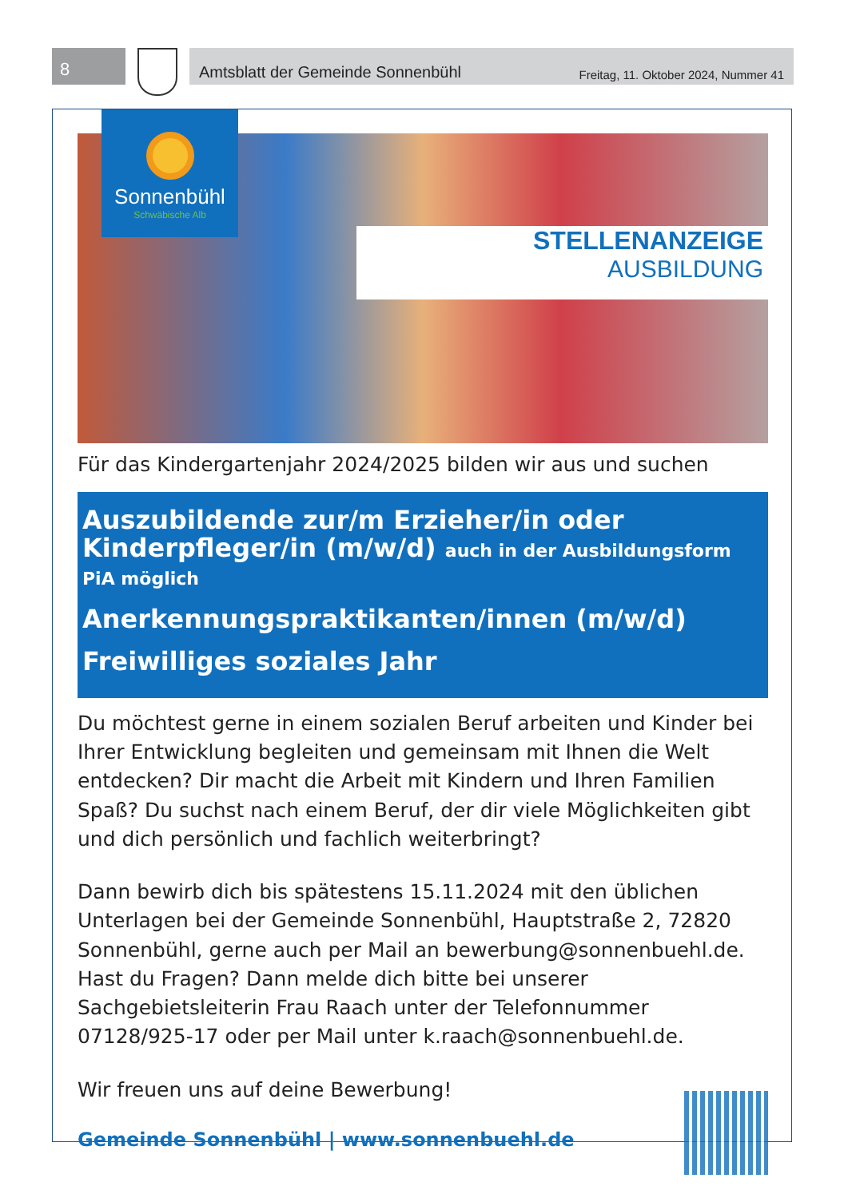8
Amtsblatt der Gemeinde Sonnenbühl Freitag, 11. Oktober 2024, Nummer 41
Sonnenbühl
Schwäbische Alb
STELLENANZEIGE
AUSBILDUNG
Für das Kindergartenjahr 2024/2025 bilden wir aus und suchen
Auszubildende zur/m Erzieher/in oder Kinderpfleger/in (m/w/d) auch in der Ausbildungsform PiA möglich
Anerkennungspraktikanten/innen (m/w/d)
Freiwilliges soziales Jahr
Du möchtest gerne in einem sozialen Beruf arbeiten und Kinder bei Ihrer Entwicklung begleiten und gemeinsam mit Ihnen die Welt entdecken? Dir macht die Arbeit mit Kindern und Ihren Familien Spaß? Du suchst nach einem Beruf, der dir viele Möglichkeiten gibt und dich persönlich und fachlich weiterbringt?
Dann bewirb dich bis spätestens 15.11.2024 mit den üblichen Unterlagen bei der Gemeinde Sonnenbühl, Hauptstraße 2, 72820 Sonnenbühl, gerne auch per Mail an bewerbung@sonnenbuehl.de. Hast du Fragen? Dann melde dich bitte bei unserer Sachgebietsleiterin Frau Raach unter der Telefonnummer 07128/925-17 oder per Mail unter k.raach@sonnenbuehl.de.
Wir freuen uns auf deine Bewerbung!
Gemeinde Sonnenbühl | www.sonnenbuehl.de